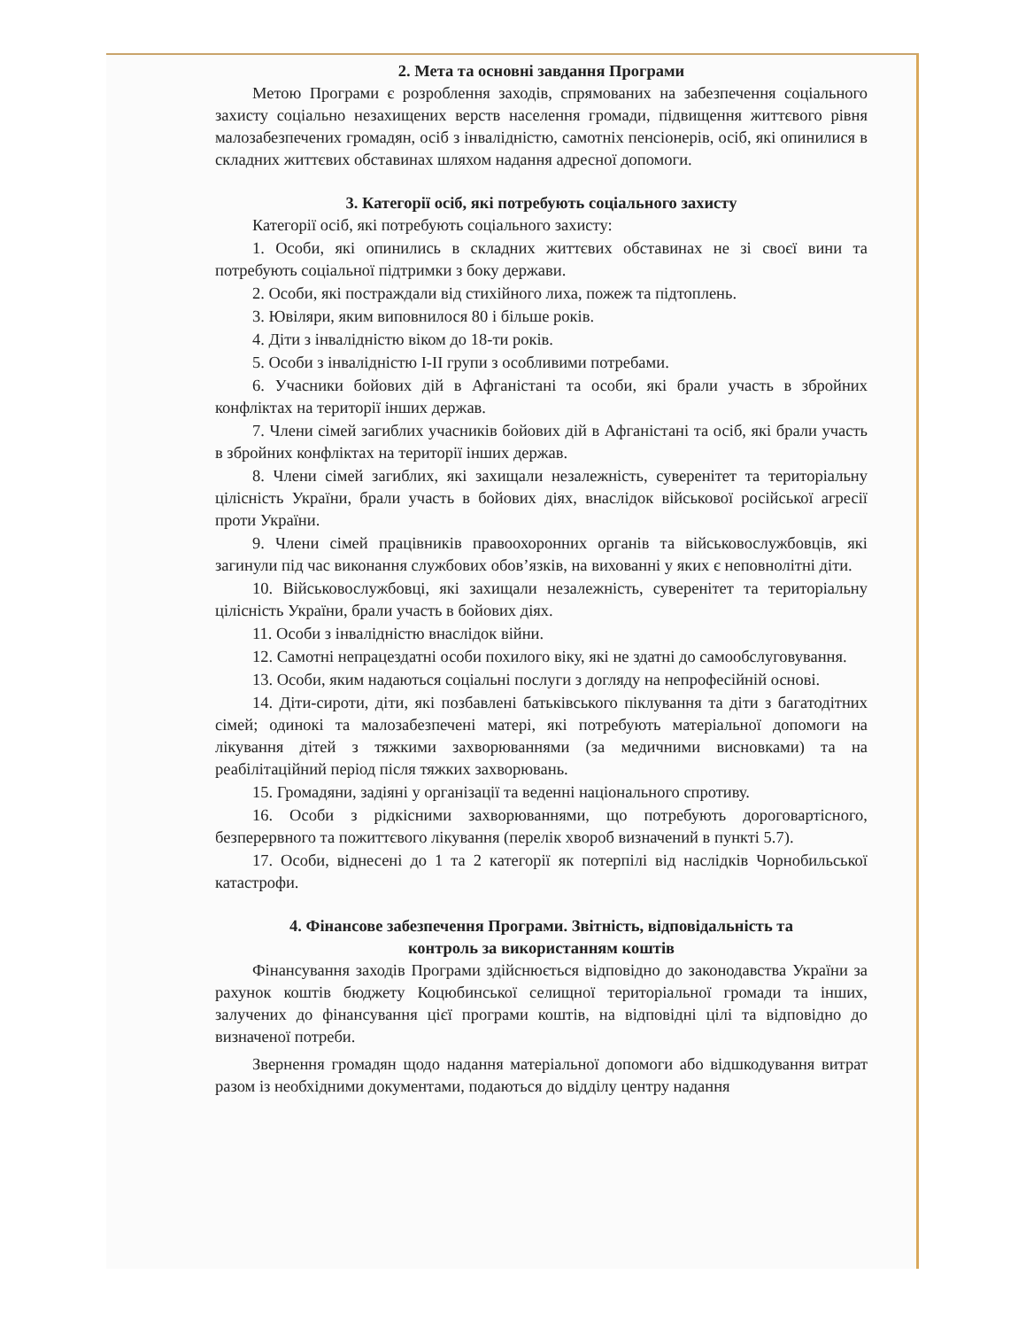2. Мета та основні завдання Програми
Метою Програми є розроблення заходів, спрямованих на забезпечення соціального захисту соціально незахищених верств населення громади, підвищення життєвого рівня малозабезпечених громадян, осіб з інвалідністю, самотніх пенсіонерів, осіб, які опинилися в складних життєвих обставинах шляхом надання адресної допомоги.
3. Категорії осіб, які потребують соціального захисту
Категорії осіб, які потребують соціального захисту:
1. Особи, які опинились в складних життєвих обставинах не зі своєї вини та потребують соціальної підтримки з боку держави.
2. Особи, які постраждали від стихійного лиха, пожеж та підтоплень.
3. Ювіляри, яким виповнилося 80 і більше років.
4. Діти з інвалідністю віком до 18-ти років.
5. Особи з інвалідністю I-II групи з особливими потребами.
6. Учасники бойових дій в Афганістані та особи, які брали участь в збройних конфліктах на території інших держав.
7. Члени сімей загиблих учасників бойових дій в Афганістані та осіб, які брали участь в збройних конфліктах на території інших держав.
8. Члени сімей загиблих, які захищали незалежність, суверенітет та територіальну цілісність України, брали участь в бойових діях, внаслідок військової російської агресії проти України.
9. Члени сімей працівників правоохоронних органів та військовослужбовців, які загинули під час виконання службових обов’язків, на вихованні у яких є неповнолітні діти.
10. Військовослужбовці, які захищали незалежність, суверенітет та територіальну цілісність України, брали участь в бойових діях.
11. Особи з інвалідністю внаслідок війни.
12. Самотні непрацездатні особи похилого віку, які не здатні до самообслуговування.
13. Особи, яким надаються соціальні послуги з догляду на непрофесійній основі.
14. Діти-сироти, діти, які позбавлені батьківського піклування та діти з багатодітних сімей; одинокі та малозабезпечені матері, які потребують матеріальної допомоги на лікування дітей з тяжкими захворюваннями (за медичними висновками) та на реабілітаційний період після тяжких захворювань.
15. Громадяни, задіяні у організації та веденні національного спротиву.
16. Особи з рідкісними захворюваннями, що потребують дороговартісного, безперервного та пожиттєвого лікування (перелік хвороб визначений в пункті 5.7).
17. Особи, віднесені до 1 та 2 категорії як потерпілі від наслідків Чорнобильської катастрофи.
4. Фінансове забезпечення Програми. Звітність, відповідальність та
контроль за використанням коштів
Фінансування заходів Програми здійснюється відповідно до законодавства України за рахунок коштів бюджету Коцюбинської селищної територіальної громади та інших, залучених до фінансування цієї програми коштів, на відповідні цілі та відповідно до визначеної потреби.
Звернення громадян щодо надання матеріальної допомоги або відшкодування витрат разом із необхідними документами, подаються до відділу центру надання